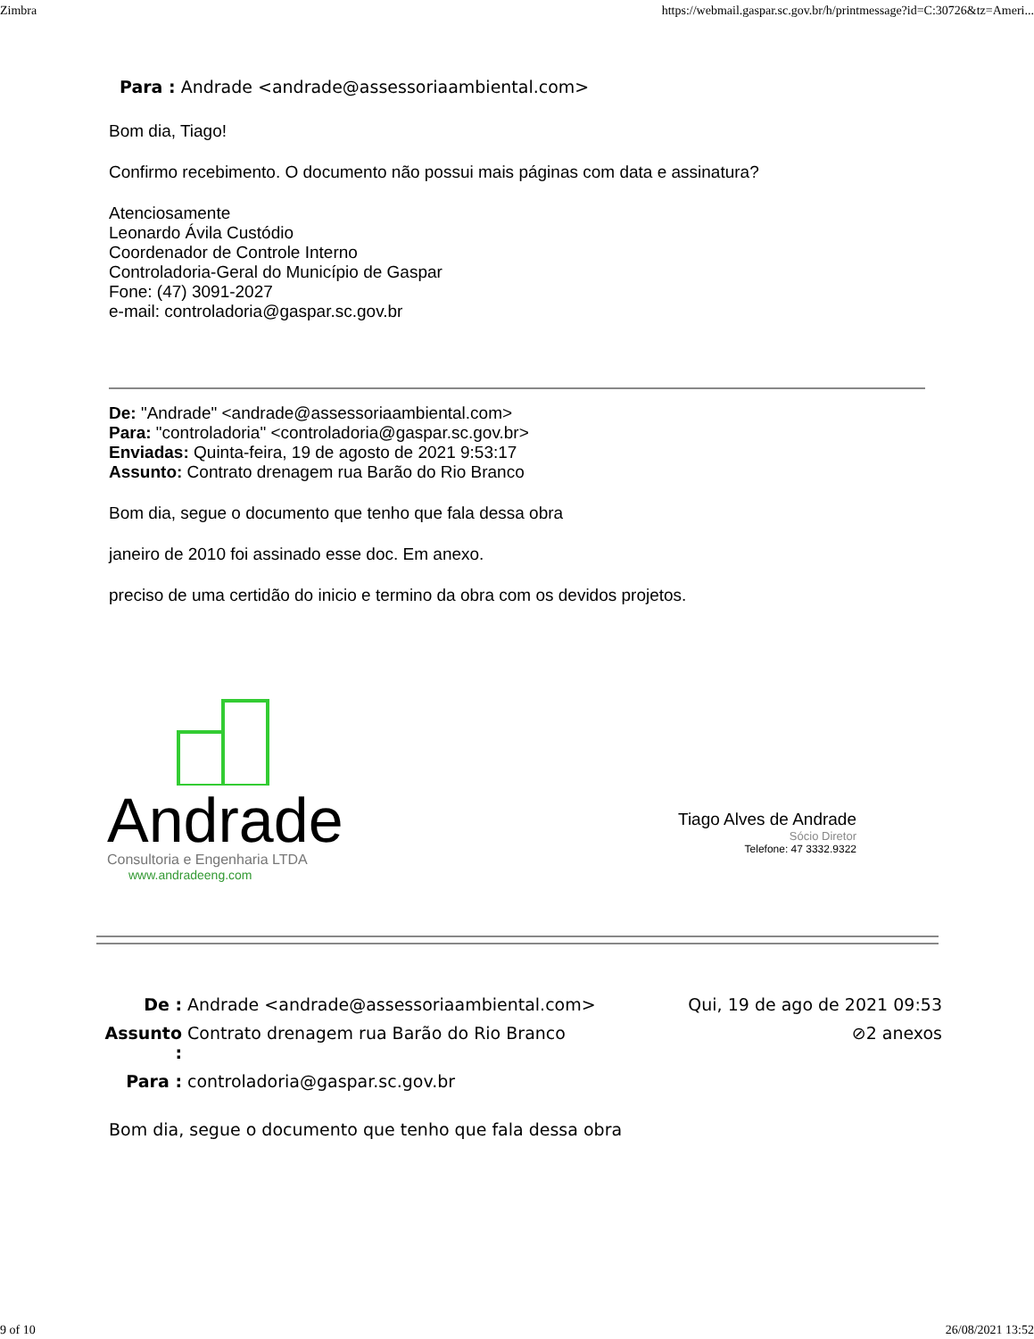Zimbra https://webmail.gaspar.sc.gov.br/h/printmessage?id=C:30726&tz=Ameri...
| Para : | Andrade <andrade@assessoriaambiental.com> |
Bom dia, Tiago!
Confirmo recebimento. O documento não possui mais páginas com data e assinatura?
Atenciosamente
Leonardo Ávila Custódio
Coordenador de Controle Interno
Controladoria-Geral do Município de Gaspar
Fone: (47) 3091-2027
e-mail: controladoria@gaspar.sc.gov.br
De: "Andrade" <andrade@assessoriaambiental.com>
Para: "controladoria" <controladoria@gaspar.sc.gov.br>
Enviadas: Quinta-feira, 19 de agosto de 2021 9:53:17
Assunto: Contrato drenagem rua Barão do Rio Branco
Bom dia, segue o documento que tenho que fala dessa obra
janeiro de 2010 foi assinado esse doc. Em anexo.
preciso de uma certidão do inicio e termino da obra com os devidos projetos.
Andrade
Consultoria e Engenharia LTDA
www.andradeeng.com
Tiago Alves de Andrade
Sócio Diretor
Telefone: 47 3332.9322
| De : | Andrade <andrade@assessoriaambiental.com> | Qui, 19 de ago de 2021 09:53 |
| Assunto : | Contrato drenagem rua Barão do Rio Branco | ⊘2 anexos |
| Para : | controladoria@gaspar.sc.gov.br | |
Bom dia, segue o documento que tenho que fala dessa obra
9 of 10 26/08/2021 13:52